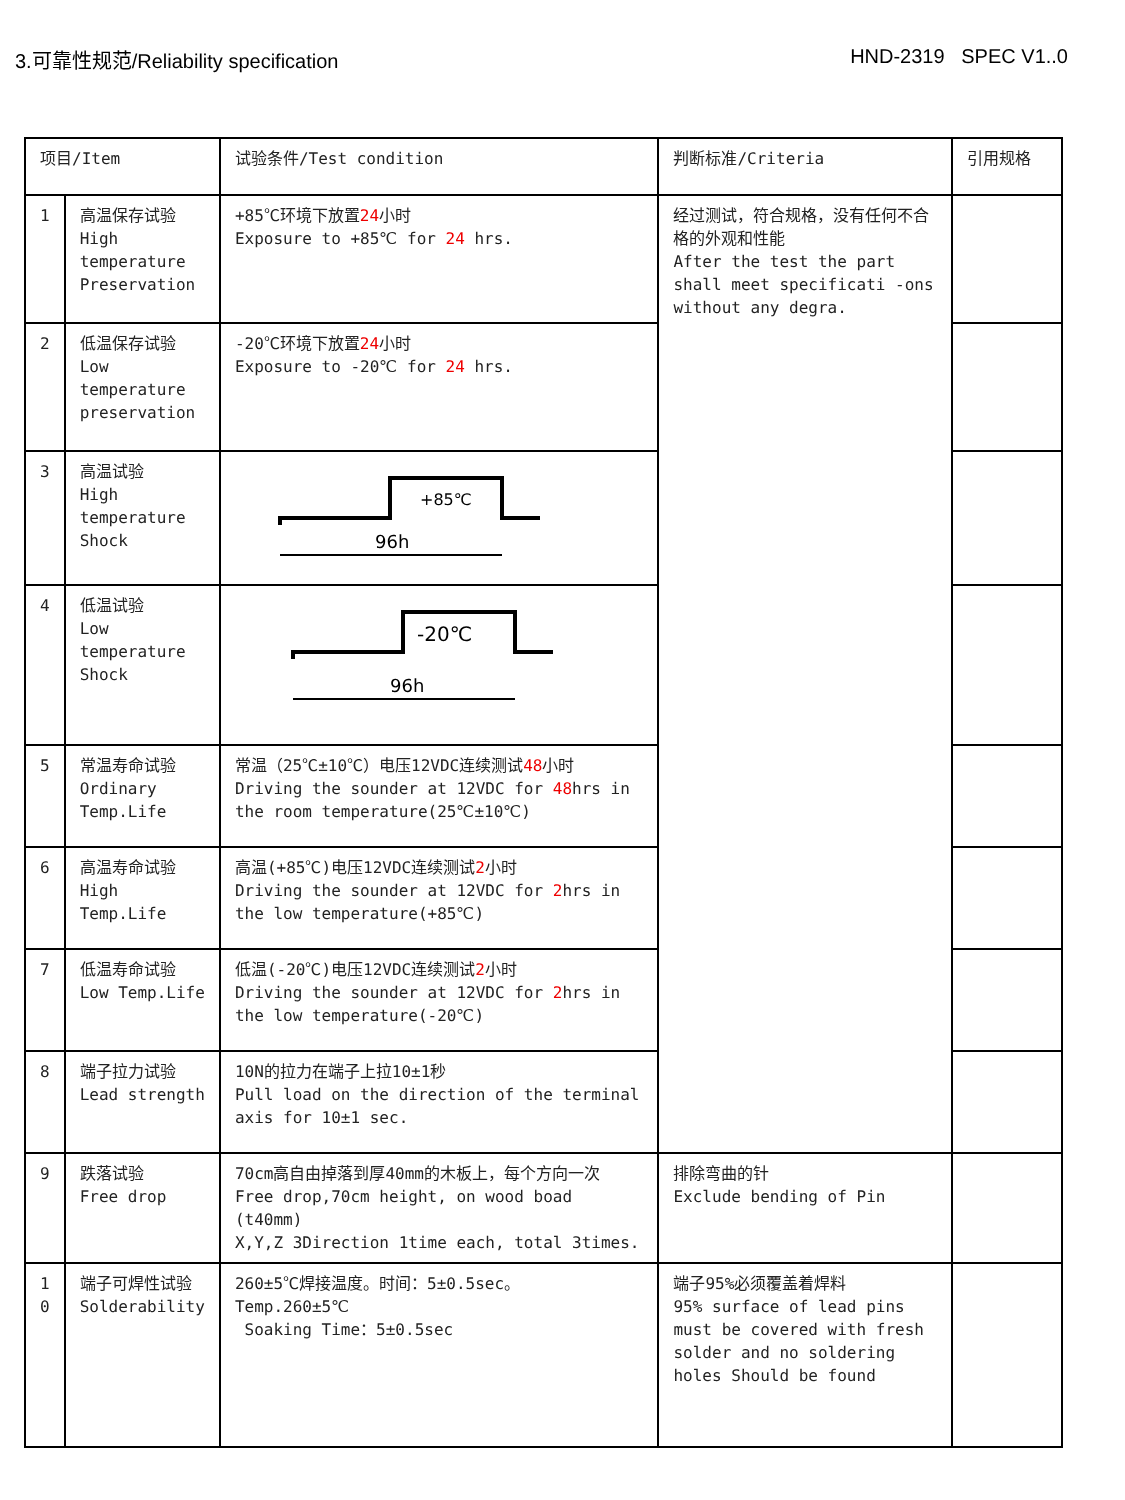3.可靠性规范/Reliability specification HND-2319 SPEC V1..0
| 项目/Item | | 试验条件/Test condition | | 判断标准/Criteria | 引用规格 |
| 1 | 高温保存试验 High temperature Preservation | +85℃环境下放置 24 小时 Exposure to +85℃ for 24 hrs. | | 经过测试，符合规格，没有任何不合格的外观和性能 After the test the part shall meet specificati -ons without any degra. | |
| 2 | 低温保存试验 Low temperature preservation | -20℃环境下放置 24 小时 Exposure to -20℃ for 24 hrs. | | | |
| 3 | 高温试验 High temperature Shock | +85℃ 96h | | | |
| 4 | 低温试验 Low temperature Shock | -20℃ 96h | | | |
| 5 | 常温寿命试验 Ordinary Temp.Life | 常温（25℃±10℃）电压12VDC连续测试 48 小时 Driving the sounder at 12VDC for 48 hrs in the room temperature(25℃±10℃) | | | |
| 6 | 高温寿命试验 High Temp.Life | 高温(+85℃)电压12VDC连续测试 2 小时 Driving the sounder at 12VDC for 2 hrs in the low temperature(+85℃) | | | |
| 7 | 低温寿命试验 Low Temp.Life | 低温(-20℃)电压12VDC连续测试 2 小时 Driving the sounder at 12VDC for 2 hrs in the low temperature(-20℃) | | | |
| 8 | 端子拉力试验 Lead strength | 10N的拉力在端子上拉10±1秒 Pull load on the direction of the terminal axis for 10±1 sec. | | | |
| 9 | 跌落试验 Free drop | 70cm高自由掉落到厚40mm的木板上，每个方向一次 Free drop,70cm height, on wood boad (t40mm) X,Y,Z 3Direction 1time each, total 3times. | | 排除弯曲的针 Exclude bending of Pin | |
| 1 0 | 端子可焊性试验 Solderability | 260±5℃焊接温度。时间：5±0.5sec。 Temp.260±5℃ Soaking Time：5±0.5sec | 端子95%必须覆盖着焊料 95% surface of lead pins must be covered with fresh solder and no soldering holes Should be found | | |